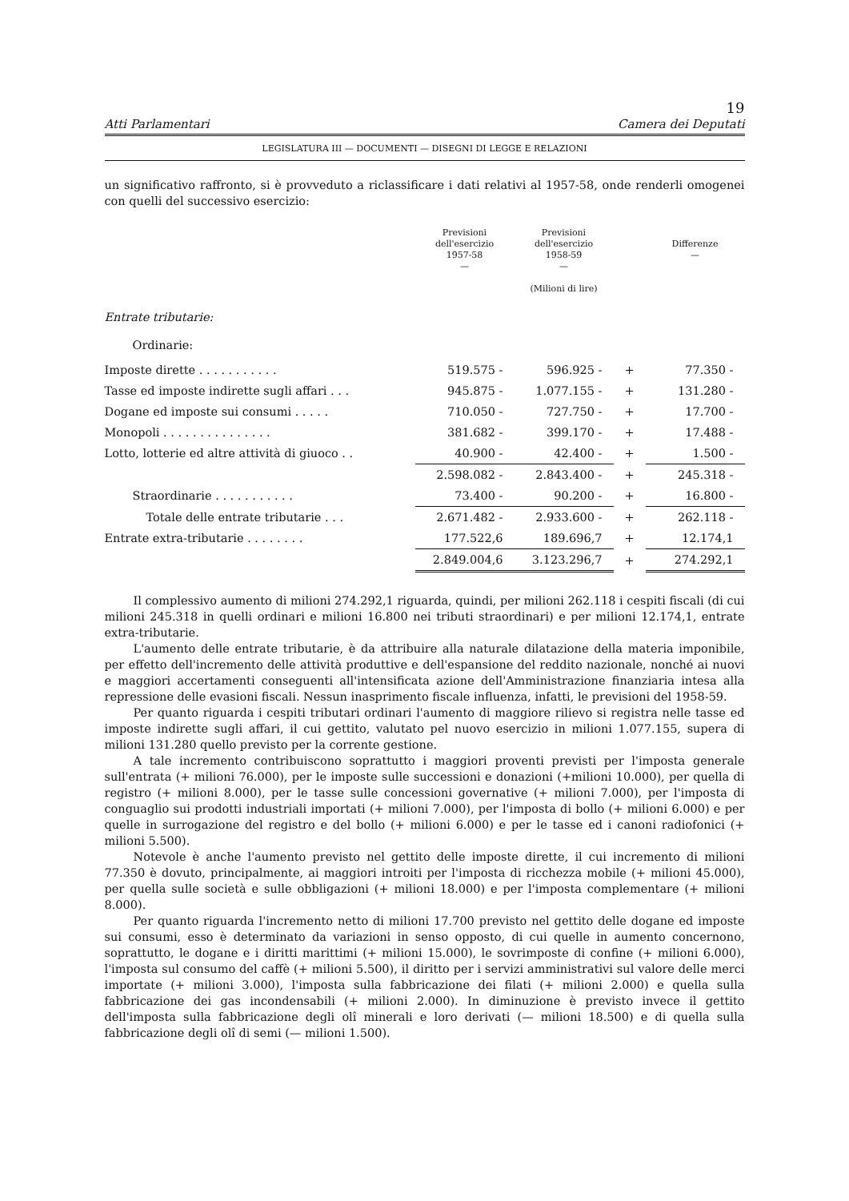19
Atti Parlamentari Camera dei Deputati
LEGISLATURA III — DOCUMENTI — DISEGNI DI LEGGE E RELAZIONI
un significativo raffronto, si è provveduto a riclassificare i dati relativi al 1957-58, onde renderli omogenei con quelli del successivo esercizio:
| | Previsioni dell'esercizio 1957-58 — | Previsioni dell'esercizio 1958-59 — (Milioni di lire) | | Differenze — |
| --- | --- | --- | --- | --- |
| Entrate tributarie: | | | | |
| Ordinarie: | | | | |
| Imposte dirette . . . . . . . . . . . | 519.575 - | 596.925 - | + | 77.350 - |
| Tasse ed imposte indirette sugli affari . . . | 945.875 - | 1.077.155 - | + | 131.280 - |
| Dogane ed imposte sui consumi . . . . . | 710.050 - | 727.750 - | + | 17.700 - |
| Monopoli . . . . . . . . . . . . . . . | 381.682 - | 399.170 - | + | 17.488 - |
| Lotto, lotterie ed altre attività di giuoco . . | 40.900 - | 42.400 - | + | 1.500 - |
| | 2.598.082 - | 2.843.400 - | + | 245.318 - |
| Straordinarie . . . . . . . . . . . | 73.400 - | 90.200 - | + | 16.800 - |
| Totale delle entrate tributarie . . . | 2.671.482 - | 2.933.600 - | + | 262.118 - |
| Entrate extra-tributarie . . . . . . . . | 177.522,6 | 189.696,7 | + | 12.174,1 |
| | 2.849.004,6 | 3.123.296,7 | + | 274.292,1 |
Il complessivo aumento di milioni 274.292,1 riguarda, quindi, per milioni 262.118 i cespiti fiscali (di cui milioni 245.318 in quelli ordinari e milioni 16.800 nei tributi straordinari) e per milioni 12.174,1, entrate extra-tributarie.
L'aumento delle entrate tributarie, è da attribuire alla naturale dilatazione della materia imponibile, per effetto dell'incremento delle attività produttive e dell'espansione del reddito nazionale, nonché ai nuovi e maggiori accertamenti conseguenti all'intensificata azione dell'Amministrazione finanziaria intesa alla repressione delle evasioni fiscali. Nessun inasprimento fiscale influenza, infatti, le previsioni del 1958-59.
Per quanto riguarda i cespiti tributari ordinari l'aumento di maggiore rilievo si registra nelle tasse ed imposte indirette sugli affari, il cui gettito, valutato pel nuovo esercizio in milioni 1.077.155, supera di milioni 131.280 quello previsto per la corrente gestione.
A tale incremento contribuiscono soprattutto i maggiori proventi previsti per l'imposta generale sull'entrata (+ milioni 76.000), per le imposte sulle successioni e donazioni (+milioni 10.000), per quella di registro (+ milioni 8.000), per le tasse sulle concessioni governative (+ milioni 7.000), per l'imposta di conguaglio sui prodotti industriali importati (+ milioni 7.000), per l'imposta di bollo (+ milioni 6.000) e per quelle in surrogazione del registro e del bollo (+ milioni 6.000) e per le tasse ed i canoni radiofonici (+ milioni 5.500).
Notevole è anche l'aumento previsto nel gettito delle imposte dirette, il cui incremento di milioni 77.350 è dovuto, principalmente, ai maggiori introiti per l'imposta di ricchezza mobile (+ milioni 45.000), per quella sulle società e sulle obbligazioni (+ milioni 18.000) e per l'imposta complementare (+ milioni 8.000).
Per quanto riguarda l'incremento netto di milioni 17.700 previsto nel gettito delle dogane ed imposte sui consumi, esso è determinato da variazioni in senso opposto, di cui quelle in aumento concernono, soprattutto, le dogane e i diritti marittimi (+ milioni 15.000), le sovrimposte di confine (+ milioni 6.000), l'imposta sul consumo del caffè (+ milioni 5.500), il diritto per i servizi amministrativi sul valore delle merci importate (+ milioni 3.000), l'imposta sulla fabbricazione dei filati (+ milioni 2.000) e quella sulla fabbricazione dei gas incondensabili (+ milioni 2.000). In diminuzione è previsto invece il gettito dell'imposta sulla fabbricazione degli olî minerali e loro derivati (— milioni 18.500) e di quella sulla fabbricazione degli olî di semi (— milioni 1.500).